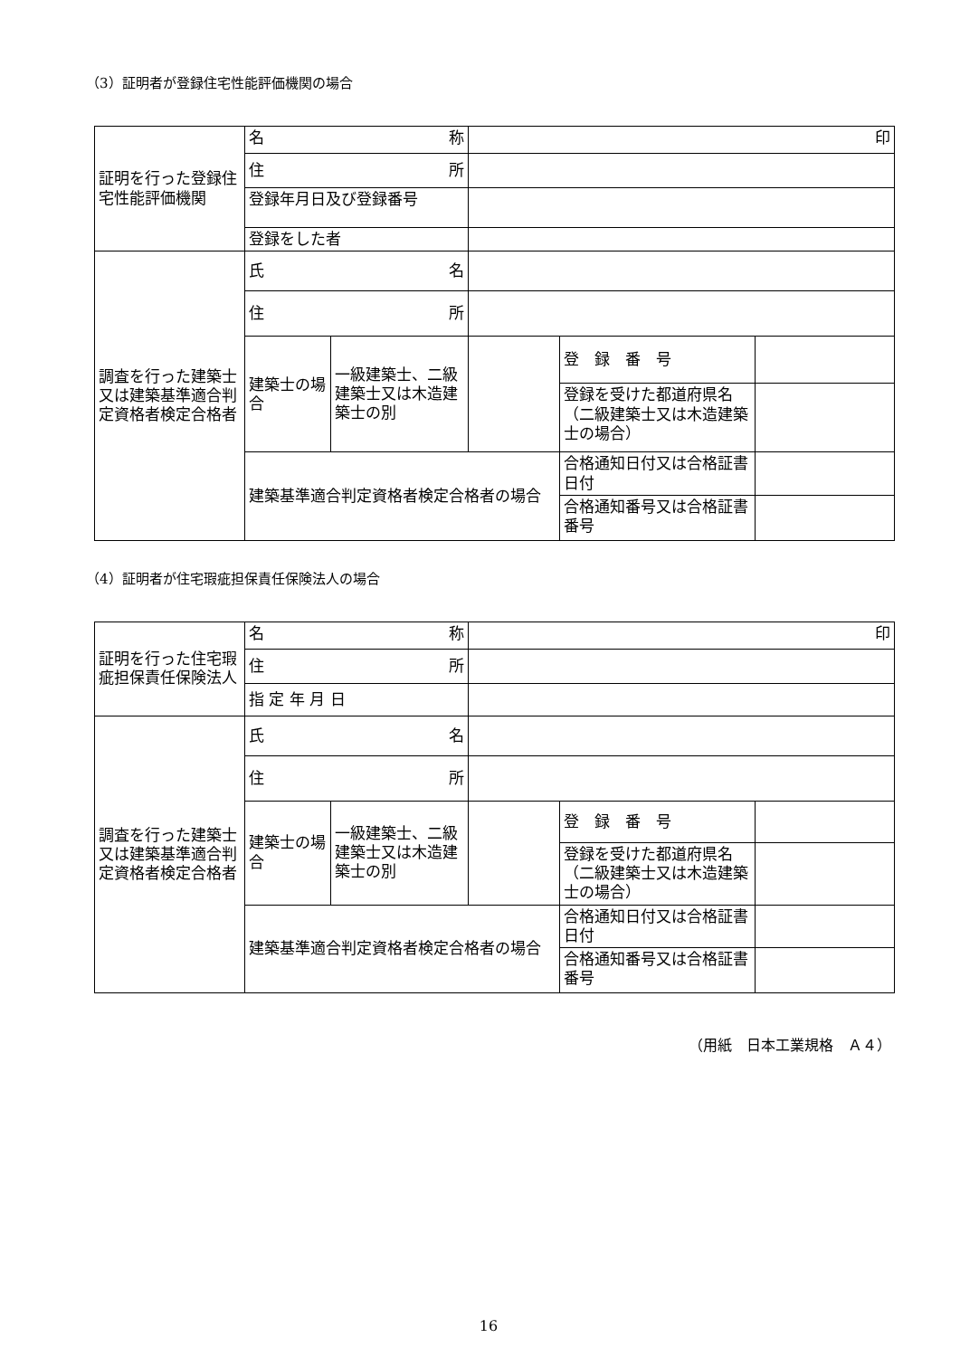（3）証明者が登録住宅性能評価機関の場合
| 証明を行った登録住宅性能評価機関 | 名 称 | | 印 | | |
| | 住 所 | | | | |
| | 登録年月日及び登録番号 | | | | |
| | 登録をした者 | | | | |
| 調査を行った建築士又は建築基準適合判定資格者検定合格者 | 氏 名 | | | | |
| | 住 所 | | | | |
| | 建築士の場合 | 一級建築士、二級建築士又は木造建築士の別 | | 登 録 番 号 | |
| | | | | 登録を受けた都道府県名（二級建築士又は木造建築士の場合） | |
| | 建築基準適合判定資格者検定合格者の場合 | | | 合格通知日付又は合格証書日付 | |
| | | | | 合格通知番号又は合格証書番号 | |
（4）証明者が住宅瑕疵担保責任保険法人の場合
| 証明を行った住宅瑕疵担保責任保険法人 | 名 称 | | 印 | | |
| | 住 所 | | | | |
| | 指 定 年 月 日 | | | | |
| 調査を行った建築士又は建築基準適合判定資格者検定合格者 | 氏 名 | | | | |
| | 住 所 | | | | |
| | 建築士の場合 | 一級建築士、二級建築士又は木造建築士の別 | | 登 録 番 号 | |
| | | | | 登録を受けた都道府県名（二級建築士又は木造建築士の場合） | |
| | 建築基準適合判定資格者検定合格者の場合 | | | 合格通知日付又は合格証書日付 | |
| | | | | 合格通知番号又は合格証書番号 | |
（用紙　日本工業規格　Ａ４）
16